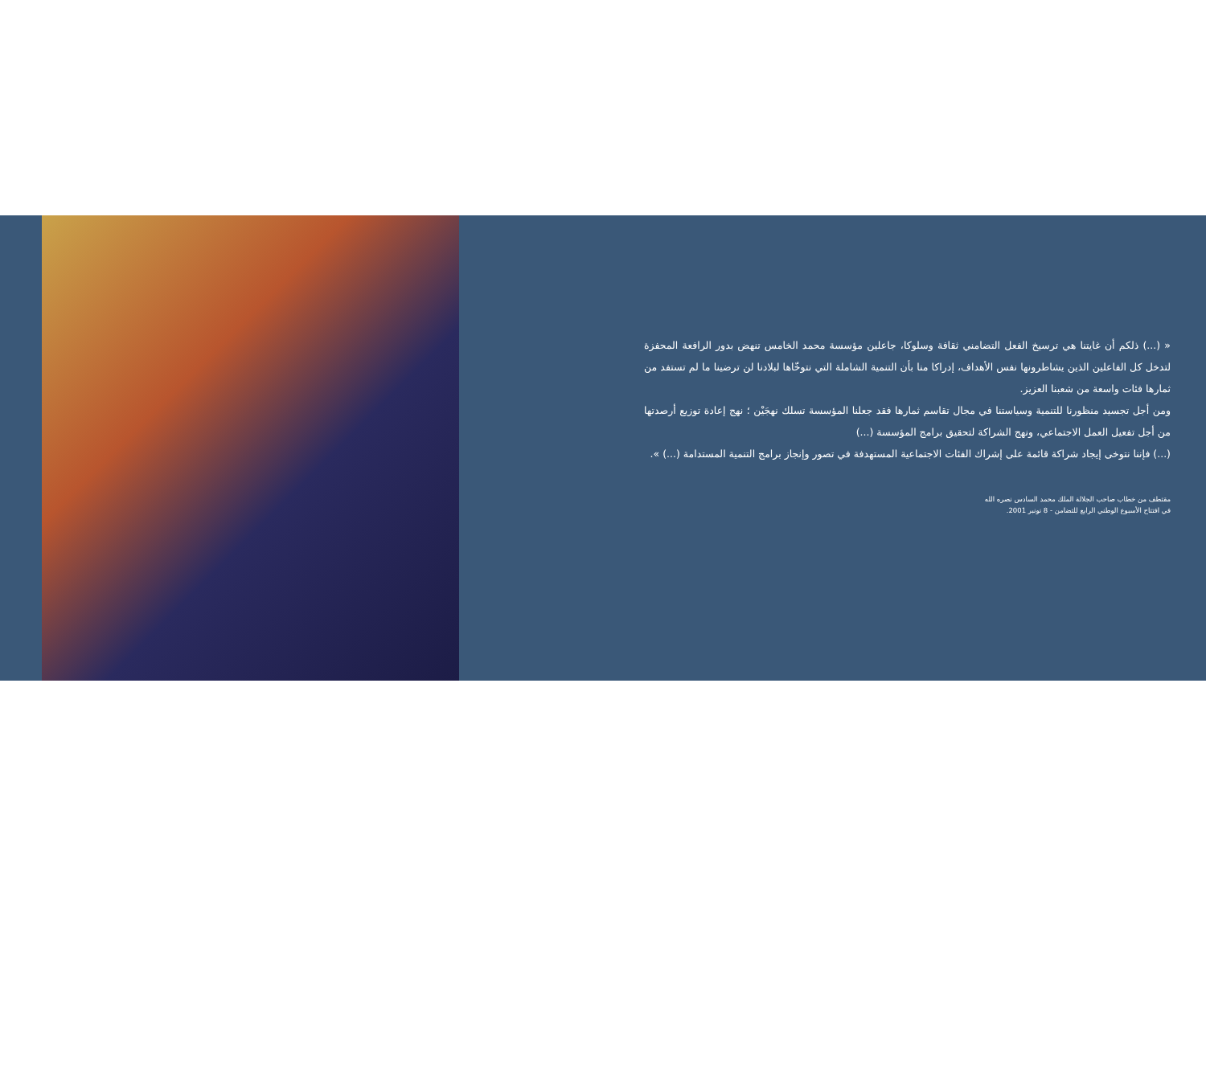« (...) ذلكم أن غايتنا هي ترسيخ الفعل التضامني ثقافة وسلوكا، جاعلين مؤسسة محمد الخامس تنهض بدور الرافعة المحفزة لتدخل كل الفاعلين الذين يشاطرونها نفس الأهداف، إدراكا منا بأن التنمية الشاملة التي نتوخّاها لبلادنا لن ترضينا ما لم تستفد من ثمارها فئات واسعة من شعبنا العزيز.
ومن أجل تجسيد منظورنا للتنمية وسياستنا في مجال تقاسم ثمارها فقد جعلنا المؤسسة تسلك نهجَيْن ؛ نهج إعادة توزيع أرصدتها من أجل تفعيل العمل الاجتماعي، ونهج الشراكة لتحقيق برامج المؤسسة (...)
(...) فإننا نتوخى إيجاد شراكة قائمة على إشراك الفئات الاجتماعية المستهدفة في تصور وإنجاز برامج التنمية المستدامة (...) ».
مقتطف من خطاب صاحب الجلالة الملك محمد السادس نصره الله
في افتتاح الأسبوع الوطني الرابع للتضامن - 8 نونبر 2001.